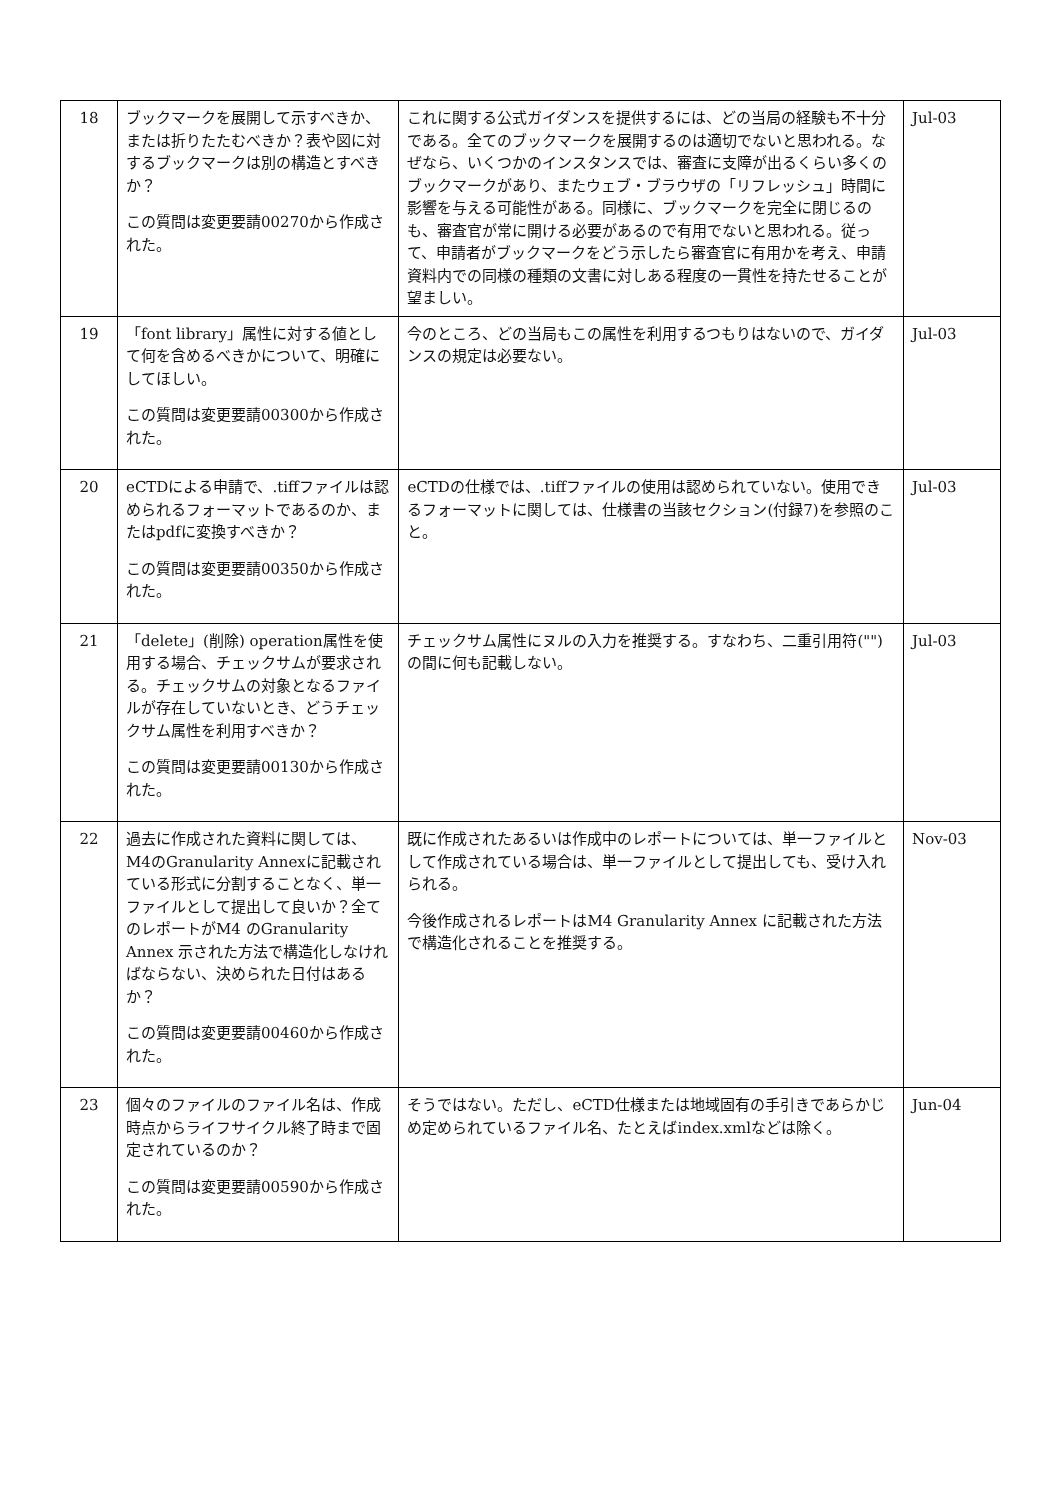| 18 | ブックマークを展開して示すべきか、または折りたたむべきか？表や図に対するブックマークは別の構造とすべきか？ この質問は変更要請00270から作成された。 | これに関する公式ガイダンスを提供するには、どの当局の経験も不十分である。全てのブックマークを展開するのは適切でないと思われる。なぜなら、いくつかのインスタンスでは、審査に支障が出るくらい多くのブックマークがあり、またウェブ・ブラウザの「リフレッシュ」時間に影響を与える可能性がある。同様に、ブックマークを完全に閉じるのも、審査官が常に開ける必要があるので有用でないと思われる。従って、申請者がブックマークをどう示したら審査官に有用かを考え、申請資料内での同様の種類の文書に対しある程度の一貫性を持たせることが望ましい。 | Jul-03 |
| 19 | 「font library」属性に対する値として何を含めるべきかについて、明確にしてほしい。 この質問は変更要請00300から作成された。 | 今のところ、どの当局もこの属性を利用するつもりはないので、ガイダンスの規定は必要ない。 | Jul-03 |
| 20 | eCTDによる申請で、.tiffファイルは認められるフォーマットであるのか、またはpdfに変換すべきか？ この質問は変更要請00350から作成された。 | eCTDの仕様では、.tiffファイルの使用は認められていない。使用できるフォーマットに関しては、仕様書の当該セクション(付録7)を参照のこと。 | Jul-03 |
| 21 | 「delete」(削除) operation属性を使用する場合、チェックサムが要求される。チェックサムの対象となるファイルが存在していないとき、どうチェックサム属性を利用すべきか？ この質問は変更要請00130から作成された。 | チェックサム属性にヌルの入力を推奨する。すなわち、二重引用符("")の間に何も記載しない。 | Jul-03 |
| 22 | 過去に作成された資料に関しては、M4のGranularity Annexに記載されている形式に分割することなく、単一ファイルとして提出して良いか？全てのレポートがM4 のGranularity Annex 示された方法で構造化しなければならない、決められた日付はあるか？ この質問は変更要請00460から作成された。 | 既に作成されたあるいは作成中のレポートについては、単一ファイルとして作成されている場合は、単一ファイルとして提出しても、受け入れられる。 今後作成されるレポートはM4 Granularity Annex に記載された方法で構造化されることを推奨する。 | Nov-03 |
| 23 | 個々のファイルのファイル名は、作成時点からライフサイクル終了時まで固定されているのか？ この質問は変更要請00590から作成された。 | そうではない。ただし、eCTD仕様または地域固有の手引きであらかじめ定められているファイル名、たとえばindex.xmlなどは除く。 | Jun-04 |